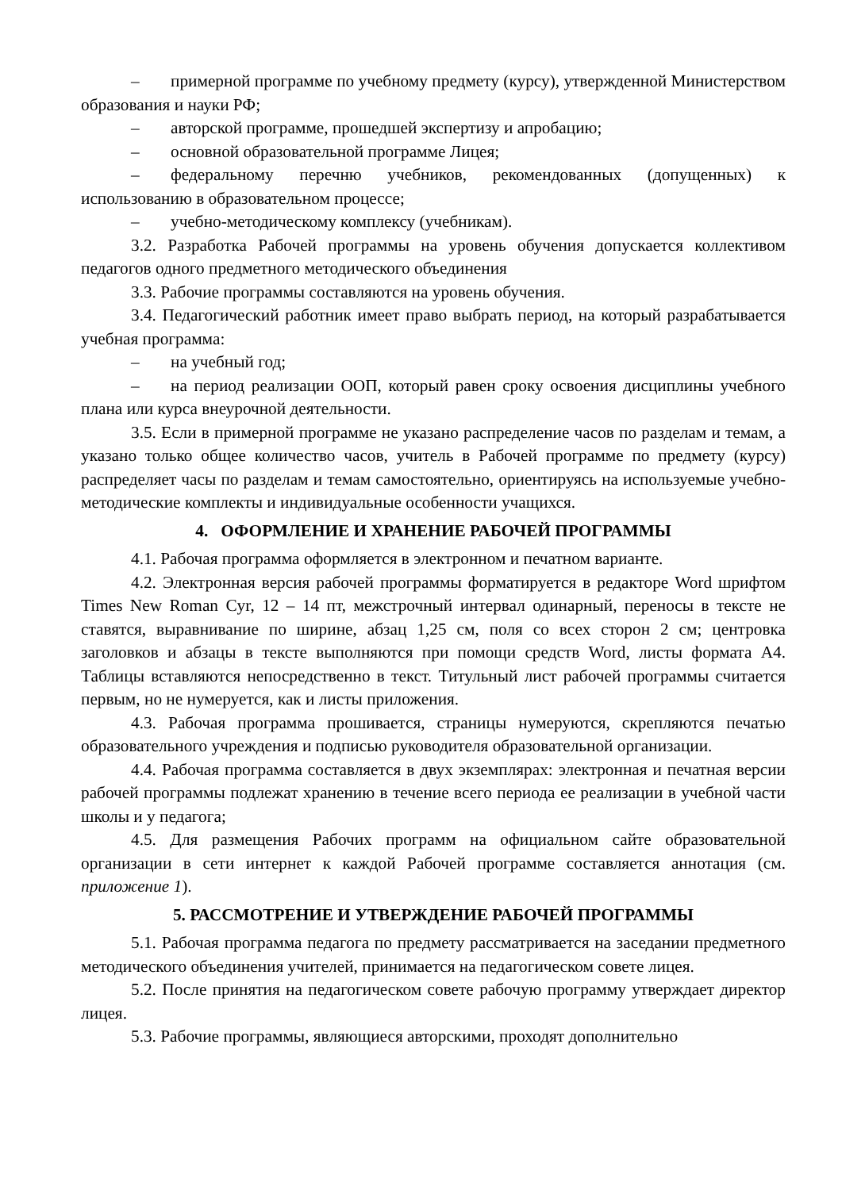– примерной программе по учебному предмету (курсу), утвержденной Министерством образования и науки РФ;
– авторской программе, прошедшей экспертизу и апробацию;
– основной образовательной программе Лицея;
– федеральному перечню учебников, рекомендованных (допущенных) к использованию в образовательном процессе;
– учебно-методическому комплексу (учебникам).
3.2. Разработка Рабочей программы на уровень обучения допускается коллективом педагогов одного предметного методического объединения
3.3. Рабочие программы составляются на уровень обучения.
3.4. Педагогический работник имеет право выбрать период, на который разрабатывается учебная программа:
– на учебный год;
– на период реализации ООП, который равен сроку освоения дисциплины учебного плана или курса внеурочной деятельности.
3.5. Если в примерной программе не указано распределение часов по разделам и темам, а указано только общее количество часов, учитель в Рабочей программе по предмету (курсу) распределяет часы по разделам и темам самостоятельно, ориентируясь на используемые учебно-методические комплекты и индивидуальные особенности учащихся.
4. ОФОРМЛЕНИЕ И ХРАНЕНИЕ РАБОЧЕЙ ПРОГРАММЫ
4.1. Рабочая программа оформляется в электронном и печатном варианте.
4.2. Электронная версия рабочей программы форматируется в редакторе Word шрифтом Times New Roman Cyr, 12 – 14 пт, межстрочный интервал одинарный, переносы в тексте не ставятся, выравнивание по ширине, абзац 1,25 см, поля со всех сторон 2 см; центровка заголовков и абзацы в тексте выполняются при помощи средств Word, листы формата А4. Таблицы вставляются непосредственно в текст. Титульный лист рабочей программы считается первым, но не нумеруется, как и листы приложения.
4.3. Рабочая программа прошивается, страницы нумеруются, скрепляются печатью образовательного учреждения и подписью руководителя образовательной организации.
4.4. Рабочая программа составляется в двух экземплярах: электронная и печатная версии рабочей программы подлежат хранению в течение всего периода ее реализации в учебной части школы и у педагога;
4.5. Для размещения Рабочих программ на официальном сайте образовательной организации в сети интернет к каждой Рабочей программе составляется аннотация (см. приложение 1).
5. РАССМОТРЕНИЕ И УТВЕРЖДЕНИЕ РАБОЧЕЙ ПРОГРАММЫ
5.1. Рабочая программа педагога по предмету рассматривается на заседании предметного методического объединения учителей, принимается на педагогическом совете лицея.
5.2. После принятия на педагогическом совете рабочую программу утверждает директор лицея.
5.3. Рабочие программы, являющиеся авторскими, проходят дополнительно